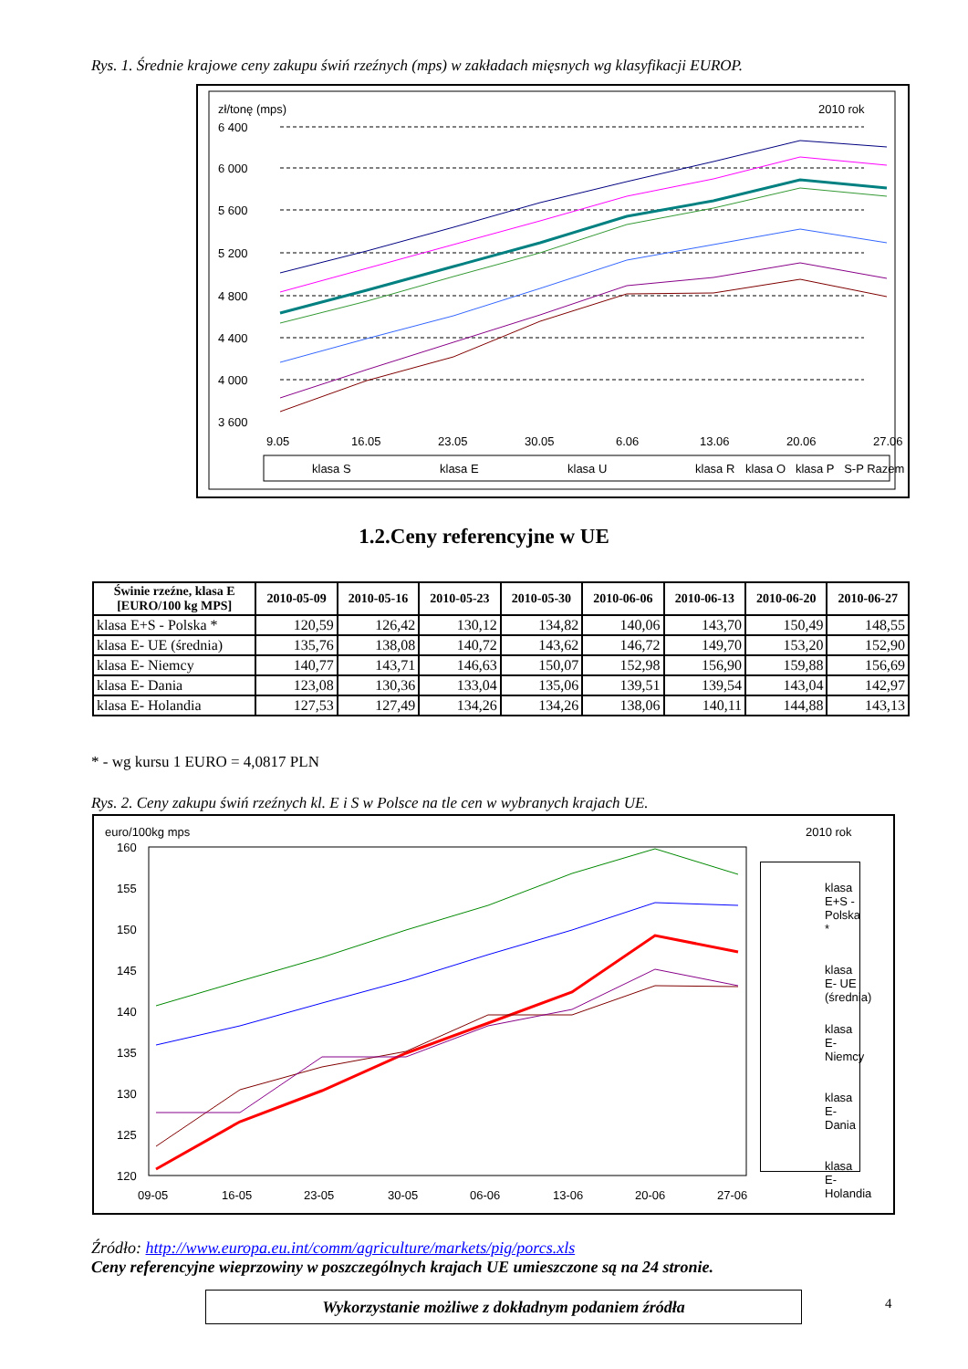Rys. 1. Średnie krajowe ceny zakupu świń rzeźnych (mps) w zakładach mięsnych wg klasyfikacji EUROP.
zł/tonę (mps)
2010 rok
6 400
6 000
5 600
5 200
4 800
4 400
4 000
3 600
9.05
16.05
23.05
30.05
6.06
13.06
20.06
27.06
klasa S
klasa E
klasa U
klasa R
klasa S klasa E klasa U klasa R
klasa O klasa P S-P Razem
1.2.Ceny referencyjne w UE
| Świnie rzeźne, klasa E [EURO/100 kg MPS] | 2010-05-09 | 2010-05-16 | 2010-05-23 | 2010-05-30 | 2010-06-06 | 2010-06-13 | 2010-06-20 | 2010-06-27 |
| --- | --- | --- | --- | --- | --- | --- | --- | --- |
| klasa E+S - Polska * | 120,59 | 126,42 | 130,12 | 134,82 | 140,06 | 143,70 | 150,49 | 148,55 |
| klasa E- UE (średnia) | 135,76 | 138,08 | 140,72 | 143,62 | 146,72 | 149,70 | 153,20 | 152,90 |
| klasa E- Niemcy | 140,77 | 143,71 | 146,63 | 150,07 | 152,98 | 156,90 | 159,88 | 156,69 |
| klasa E- Dania | 123,08 | 130,36 | 133,04 | 135,06 | 139,51 | 139,54 | 143,04 | 142,97 |
| klasa E- Holandia | 127,53 | 127,49 | 134,26 | 134,26 | 138,06 | 140,11 | 144,88 | 143,13 |
* - wg kursu 1 EURO = 4,0817 PLN
Rys. 2. Ceny zakupu świń rzeźnych kl. E i S w Polsce na tle cen w wybranych krajach UE.
euro/100kg mps
2010 rok
160
155
150
145
140
135
130
125
120
09-05
16-05
23-05
30-05
06-06
13-06
20-06
27-06
klasa E+S - Polska *
klasa E- UE (średnia)
klasa E- Niemcy
klasa E- Dania
klasa E- Holandia
Źródło: http://www.europa.eu.int/comm/agriculture/markets/pig/porcs.xls
Ceny referencyjne wieprzowiny w poszczególnych krajach UE umieszczone są na 24 stronie.
4
Wykorzystanie możliwe z dokładnym podaniem źródła